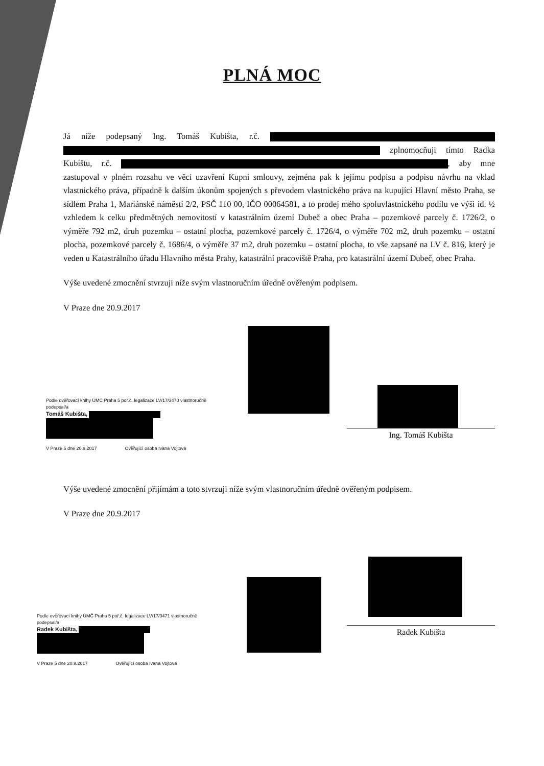PLNÁ MOC
Já níže podepsaný Ing. Tomáš Kubišta, r.č. zplnomocňuji tímto Radka Kubištu, r.č. , aby mne zastupoval v plném rozsahu ve věci uzavření Kupní smlouvy, zejména pak k jejímu podpisu a podpisu návrhu na vklad vlastnického práva, případně k dalším úkonům spojených s převodem vlastnického práva na kupující Hlavní město Praha, se sídlem Praha 1, Mariánské náměstí 2/2, PSČ 110 00, IČO 00064581, a to prodej mého spoluvlastnického podílu ve výši id. ½ vzhledem k celku předmětných nemovitostí v katastrálním území Dubeč a obec Praha – pozemkové parcely č. 1726/2, o výměře 792 m2, druh pozemku – ostatní plocha, pozemkové parcely č. 1726/4, o výměře 702 m2, druh pozemku – ostatní plocha, pozemkové parcely č. 1686/4, o výměře 37 m2, druh pozemku – ostatní plocha, to vše zapsané na LV č. 816, který je veden u Katastrálního úřadu Hlavního města Prahy, katastrální pracoviště Praha, pro katastrální území Dubeč, obec Praha.
Výše uvedené zmocnění stvrzuji níže svým vlastnoručním úředně ověřeným podpisem.
V Praze dne 20.9.2017
Podle ověřovací knihy ÚMČ Praha 5 poř.č. legalizace LV/17/3470 vlastnoručně podepsal/a
Tomáš Kubišta,
V Praze 5 dne 20.9.2017 Ověřující osoba Ivana Vojtová
Ing. Tomáš Kubišta
Výše uvedené zmocnění přijímám a toto stvrzuji níže svým vlastnoručním úředně ověřeným podpisem.
V Praze dne 20.9.2017
Podle ověřovací knihy ÚMČ Praha 5 poř.č. legalizace LV/17/3471 vlastnoručně podepsal/a
Radek Kubišta,
V Praze 5 dne 20.9.2017 Ověřující osoba Ivana Vojtová
Radek Kubišta